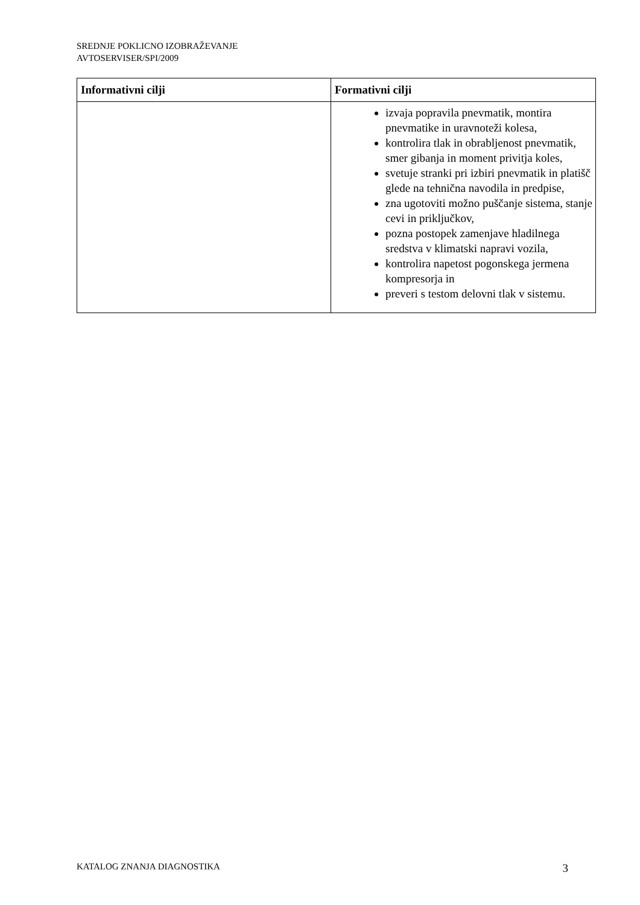SREDNJE POKLICNO IZOBRAŽEVANJE
AVTOSERVISER/SPI/2009
| Informativni cilji | Formativni cilji |
| --- | --- |
| | izvaja popravila pnevmatik, montira pnevmatike in uravnoteži kolesa, kontrolira tlak in obrabljenost pnevmatik, smer gibanja in moment privitja koles, svetuje stranki pri izbiri pnevmatik in platišč glede na tehnična navodila in predpise, zna ugotoviti možno puščanje sistema, stanje cevi in priključkov, pozna postopek zamenjave hladilnega sredstva v klimatski napravi vozila, kontrolira napetost pogonskega jermena kompresorja in preveri s testom delovni tlak v sistemu. |
KATALOG ZNANJA DIAGNOSTIKA 3